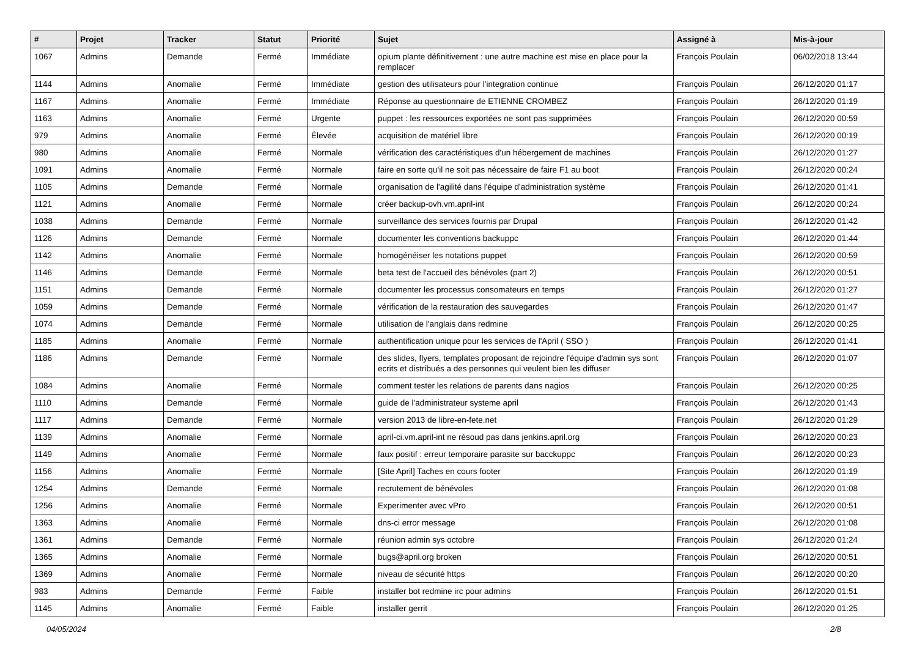| # | Projet | Tracker | Statut | Priorité | Sujet | Assigné à | Mis-à-jour |
| --- | --- | --- | --- | --- | --- | --- | --- |
| 1067 | Admins | Demande | Fermé | Immédiate | opium plante définitivement : une autre machine est mise en place pour la remplacer | François Poulain | 06/02/2018 13:44 |
| 1144 | Admins | Anomalie | Fermé | Immédiate | gestion des utilisateurs pour l'integration continue | François Poulain | 26/12/2020 01:17 |
| 1167 | Admins | Anomalie | Fermé | Immédiate | Réponse au questionnaire de ETIENNE CROMBEZ | François Poulain | 26/12/2020 01:19 |
| 1163 | Admins | Anomalie | Fermé | Urgente | puppet : les ressources exportées ne sont pas supprimées | François Poulain | 26/12/2020 00:59 |
| 979 | Admins | Anomalie | Fermé | Élevée | acquisition de matériel libre | François Poulain | 26/12/2020 00:19 |
| 980 | Admins | Anomalie | Fermé | Normale | vérification des caractéristiques d'un hébergement de machines | François Poulain | 26/12/2020 01:27 |
| 1091 | Admins | Anomalie | Fermé | Normale | faire en sorte qu'il ne soit pas nécessaire de faire F1 au boot | François Poulain | 26/12/2020 00:24 |
| 1105 | Admins | Demande | Fermé | Normale | organisation de l'agilité dans l'équipe d'administration système | François Poulain | 26/12/2020 01:41 |
| 1121 | Admins | Anomalie | Fermé | Normale | créer backup-ovh.vm.april-int | François Poulain | 26/12/2020 00:24 |
| 1038 | Admins | Demande | Fermé | Normale | surveillance des services fournis par Drupal | François Poulain | 26/12/2020 01:42 |
| 1126 | Admins | Demande | Fermé | Normale | documenter les conventions backuppc | François Poulain | 26/12/2020 01:44 |
| 1142 | Admins | Anomalie | Fermé | Normale | homogénéiser les notations puppet | François Poulain | 26/12/2020 00:59 |
| 1146 | Admins | Demande | Fermé | Normale | beta test de l'accueil des bénévoles (part 2) | François Poulain | 26/12/2020 00:51 |
| 1151 | Admins | Demande | Fermé | Normale | documenter les processus consomateurs en temps | François Poulain | 26/12/2020 01:27 |
| 1059 | Admins | Demande | Fermé | Normale | vérification de la restauration des sauvegardes | François Poulain | 26/12/2020 01:47 |
| 1074 | Admins | Demande | Fermé | Normale | utilisation de l'anglais dans redmine | François Poulain | 26/12/2020 00:25 |
| 1185 | Admins | Anomalie | Fermé | Normale | authentification unique pour les services de l'April ( SSO ) | François Poulain | 26/12/2020 01:41 |
| 1186 | Admins | Demande | Fermé | Normale | des slides, flyers, templates proposant de rejoindre l'équipe d'admin sys sont ecrits et distribués a des personnes qui veulent bien les diffuser | François Poulain | 26/12/2020 01:07 |
| 1084 | Admins | Anomalie | Fermé | Normale | comment tester les relations de parents dans nagios | François Poulain | 26/12/2020 00:25 |
| 1110 | Admins | Demande | Fermé | Normale | guide de l'administrateur systeme april | François Poulain | 26/12/2020 01:43 |
| 1117 | Admins | Demande | Fermé | Normale | version 2013 de libre-en-fete.net | François Poulain | 26/12/2020 01:29 |
| 1139 | Admins | Anomalie | Fermé | Normale | april-ci.vm.april-int ne résoud pas dans jenkins.april.org | François Poulain | 26/12/2020 00:23 |
| 1149 | Admins | Anomalie | Fermé | Normale | faux positif : erreur temporaire parasite sur bacckuppc | François Poulain | 26/12/2020 00:23 |
| 1156 | Admins | Anomalie | Fermé | Normale | [Site April] Taches en cours footer | François Poulain | 26/12/2020 01:19 |
| 1254 | Admins | Demande | Fermé | Normale | recrutement de bénévoles | François Poulain | 26/12/2020 01:08 |
| 1256 | Admins | Anomalie | Fermé | Normale | Experimenter avec vPro | François Poulain | 26/12/2020 00:51 |
| 1363 | Admins | Anomalie | Fermé | Normale | dns-ci error message | François Poulain | 26/12/2020 01:08 |
| 1361 | Admins | Demande | Fermé | Normale | réunion admin sys octobre | François Poulain | 26/12/2020 01:24 |
| 1365 | Admins | Anomalie | Fermé | Normale | bugs@april.org broken | François Poulain | 26/12/2020 00:51 |
| 1369 | Admins | Anomalie | Fermé | Normale | niveau de sécurité https | François Poulain | 26/12/2020 00:20 |
| 983 | Admins | Demande | Fermé | Faible | installer bot redmine irc pour admins | François Poulain | 26/12/2020 01:51 |
| 1145 | Admins | Anomalie | Fermé | Faible | installer gerrit | François Poulain | 26/12/2020 01:25 |
04/05/2024 2/8